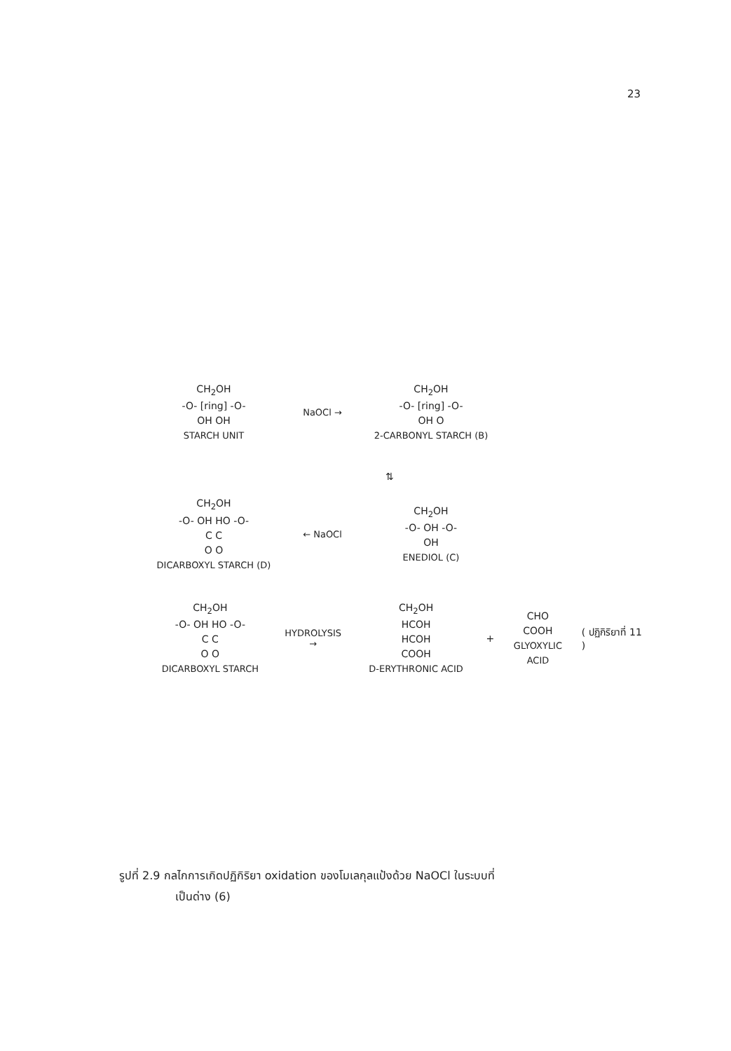23
CH<sub>2</sub>OH
-O- [ring] -O-
OH OH
STARCH UNIT
NaOCl →
CH<sub>2</sub>OH
-O- [ring] -O-
OH O
2-CARBONYL STARCH (B)
⇅
CH<sub>2</sub>OH
-O- OH HO -O-
C C
O O
DICARBOXYL STARCH (D)
← NaOCl
CH<sub>2</sub>OH
-O- OH -O-
OH
ENEDIOL (C)
CH<sub>2</sub>OH
-O- OH HO -O-
C C
O O
DICARBOXYL STARCH
HYDROLYSIS →
CH<sub>2</sub>OH
HCOH
HCOH
COOH
D-ERYTHRONIC ACID
+
CHO
COOH
GLYOXYLIC ACID
( ปฏิกิริยาที่ 11 )
รูปที่ 2.9 กลไกการเกิดปฏิกิริยา oxidation ของโมเลกุลแป้งด้วย NaOCl ในระบบที่
เป็นด่าง (6)